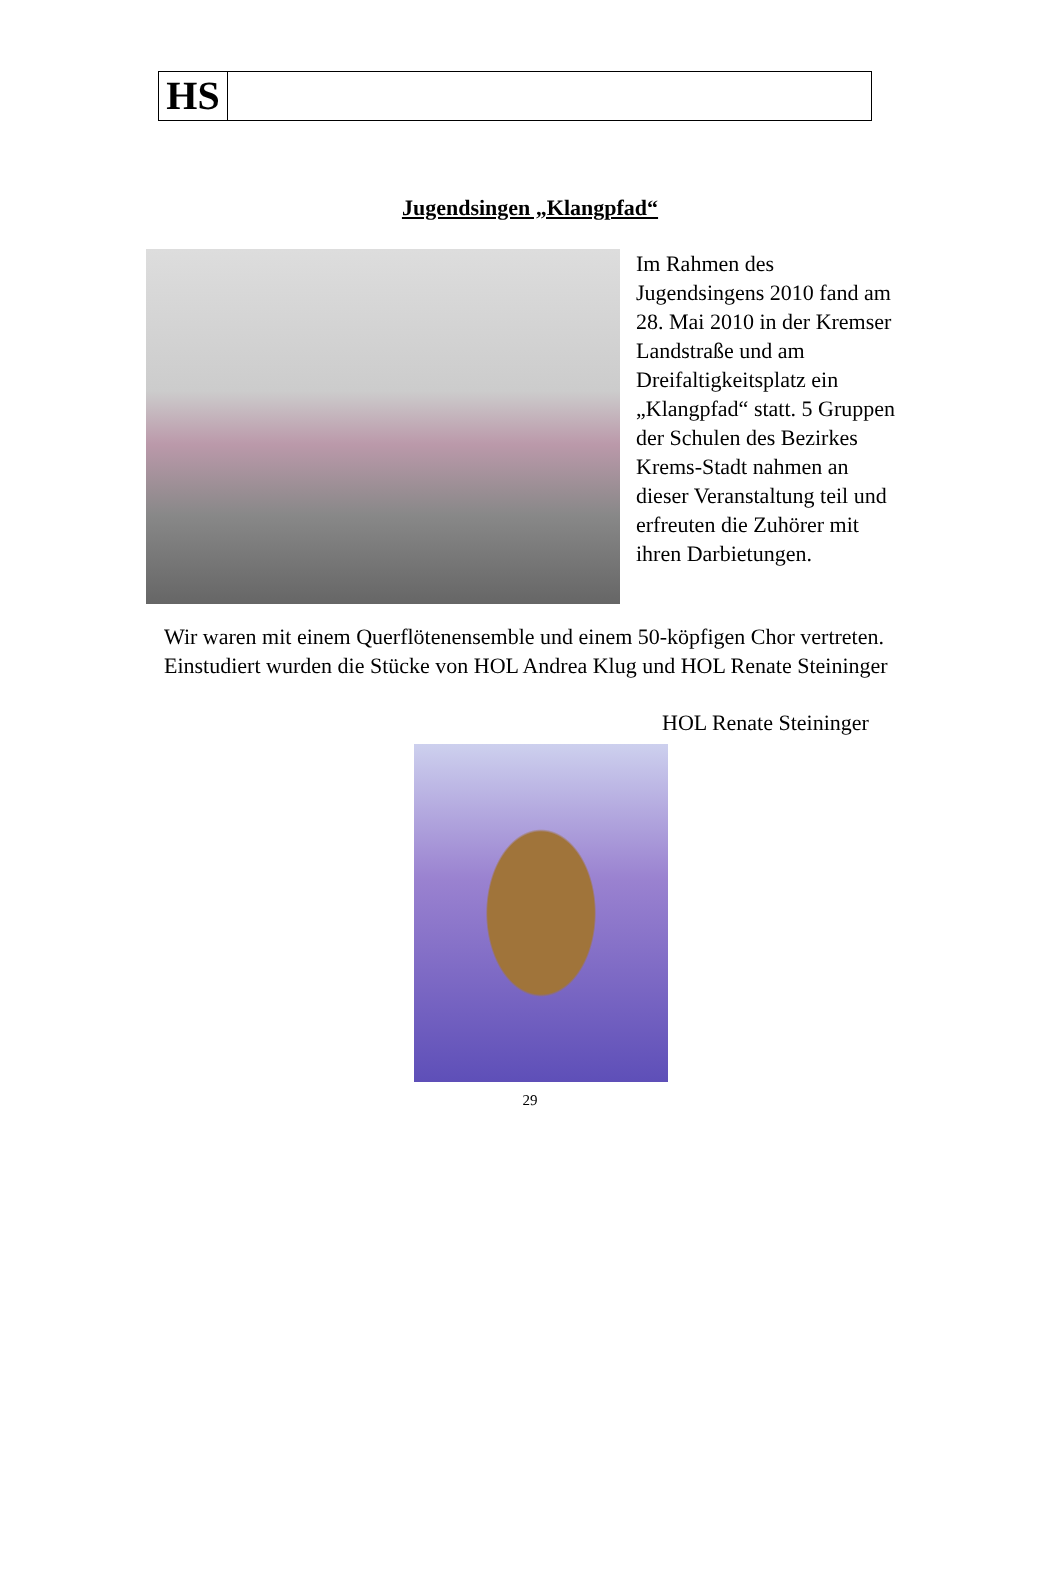HS
Jugendsingen „Klangpfad“
Im Rahmen des Jugendsingens 2010 fand am 28. Mai 2010 in der Kremser Landstraße und am Dreifaltigkeitsplatz ein „Klangpfad“ statt. 5 Gruppen der Schulen des Bezirkes Krems-Stadt nahmen an dieser Veranstaltung teil und erfreuten die Zuhörer mit ihren Darbietungen.
Wir waren mit einem Querflötenensemble und einem 50-köpfigen Chor vertreten.
Einstudiert wurden die Stücke von HOL Andrea Klug und HOL Renate Steininger
HOL Renate Steininger
29